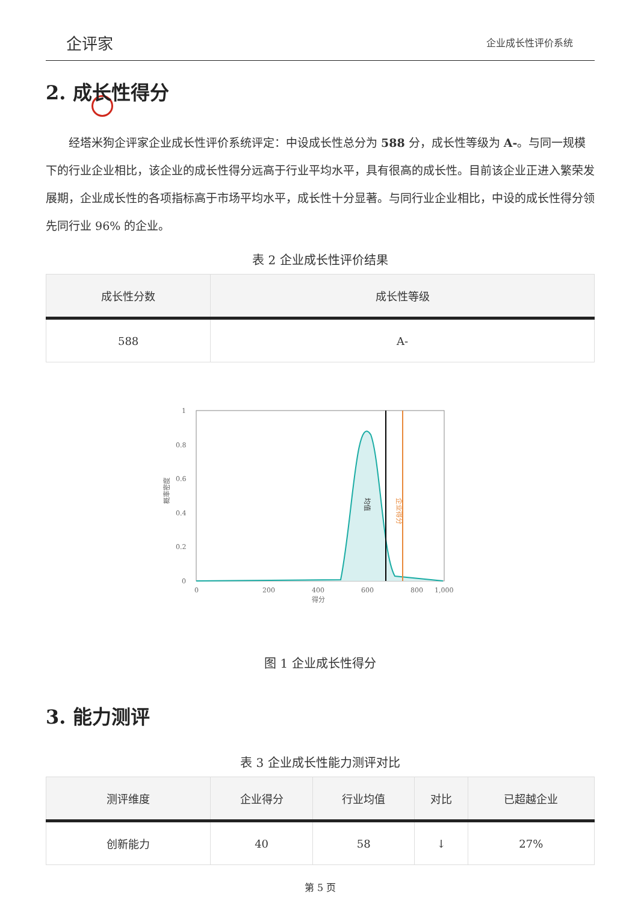企评家
企业成长性评价系统
2. 成长性得分
经塔米狗企评家企业成长性评价系统评定：中设成长性总分为 588 分，成长性等级为 A-。与同一规模下的行业企业相比，该企业的成长性得分远高于行业平均水平，具有很高的成长性。目前该企业正进入繁荣发展期，企业成长性的各项指标高于市场平均水平，成长性十分显著。与同行业企业相比，中设的成长性得分领先同行业 96% 的企业。
表 2 企业成长性评价结果
| 成长性分数 | 成长性等级 |
| --- | --- |
| 588 | A- |
均值
企业得分
1
0.8
0.6
0.4
0.2
0
0
200
400
600
800
1,000
得分
概率密度
图 1 企业成长性得分
3. 能力测评
表 3 企业成长性能力测评对比
| 测评维度 | 企业得分 | 行业均值 | 对比 | 已超越企业 |
| --- | --- | --- | --- | --- |
| 创新能力 | 40 | 58 | ↓ | 27% |
第 5 页